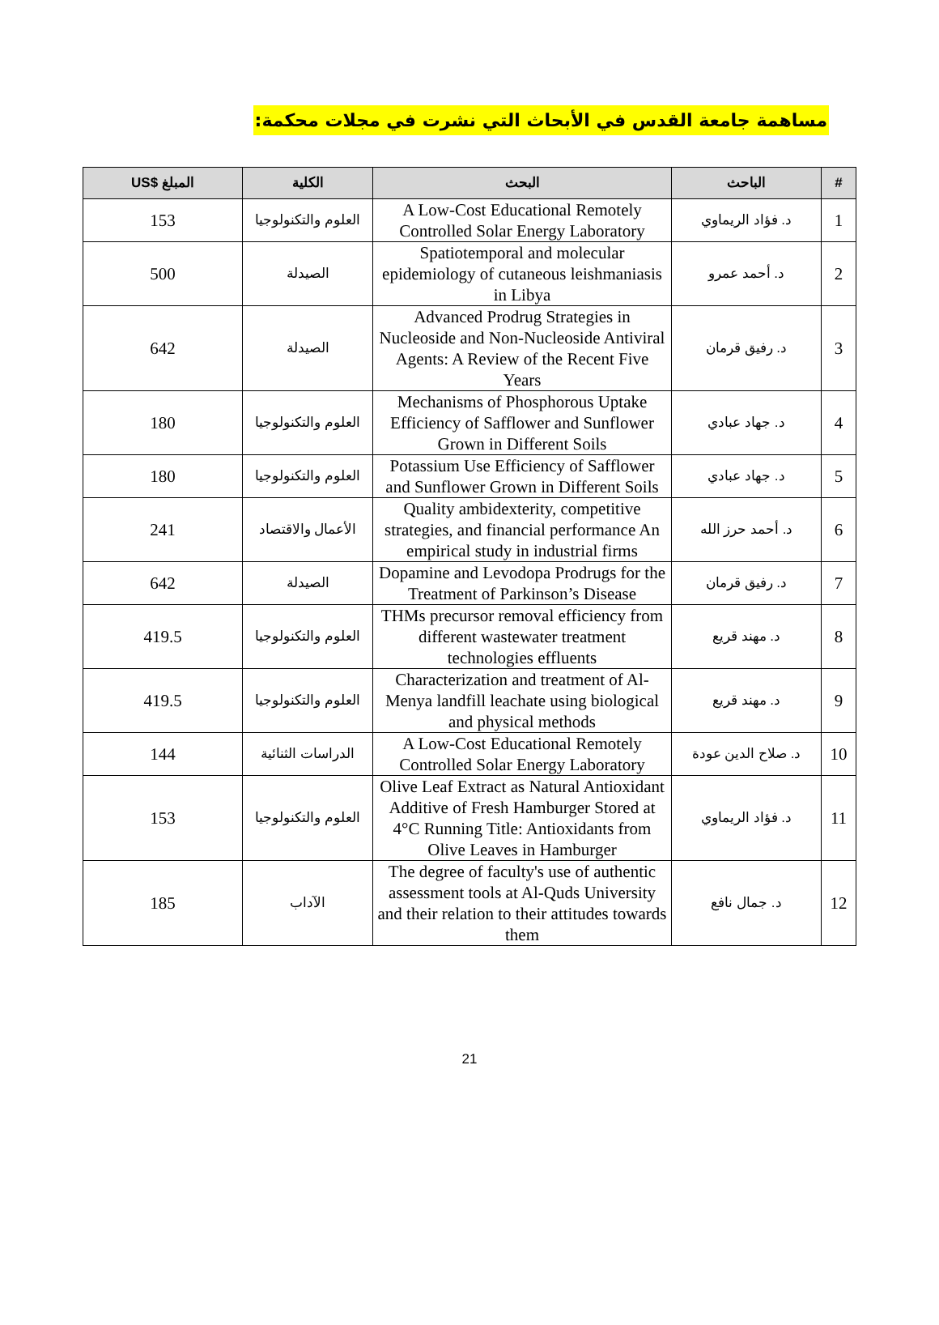مساهمة جامعة القدس في الأبحاث التي نشرت في مجلات محكمة:
| # | الباحث | البحث | الكلية | المبلغ $US |
| --- | --- | --- | --- | --- |
| 1 | د. فؤاد الريماوي | A Low-Cost Educational Remotely Controlled Solar Energy Laboratory | العلوم والتكنولوجيا | 153 |
| 2 | د. أحمد عمرو | Spatiotemporal and molecular epidemiology of cutaneous leishmaniasis in Libya | الصيدلة | 500 |
| 3 | د. رفيق قرمان | Advanced Prodrug Strategies in Nucleoside and Non-Nucleoside Antiviral Agents: A Review of the Recent Five Years | الصيدلة | 642 |
| 4 | د. جهاد عبادي | Mechanisms of Phosphorous Uptake Efficiency of Safflower and Sunflower Grown in Different Soils | العلوم والتكنولوجيا | 180 |
| 5 | د. جهاد عبادي | Potassium Use Efficiency of Safflower and Sunflower Grown in Different Soils | العلوم والتكنولوجيا | 180 |
| 6 | د. أحمد حرز الله | Quality ambidexterity, competitive strategies, and financial performance An empirical study in industrial firms | الأعمال والاقتصاد | 241 |
| 7 | د. رفيق قرمان | Dopamine and Levodopa Prodrugs for the Treatment of Parkinson’s Disease | الصيدلة | 642 |
| 8 | د. مهند قريع | THMs precursor removal efficiency from different wastewater treatment technologies effluents | العلوم والتكنولوجيا | 419.5 |
| 9 | د. مهند قريع | Characterization and treatment of Al-Menya landfill leachate using biological and physical methods | العلوم والتكنولوجيا | 419.5 |
| 10 | د. صلاح الدين عودة | A Low-Cost Educational Remotely Controlled Solar Energy Laboratory | الدراسات الثنائية | 144 |
| 11 | د. فؤاد الريماوي | Olive Leaf Extract as Natural Antioxidant Additive of Fresh Hamburger Stored at 4°C Running Title: Antioxidants from Olive Leaves in Hamburger | العلوم والتكنولوجيا | 153 |
| 12 | د. جمال نافع | The degree of faculty's use of authentic assessment tools at Al-Quds University and their relation to their attitudes towards them | الآداب | 185 |
21